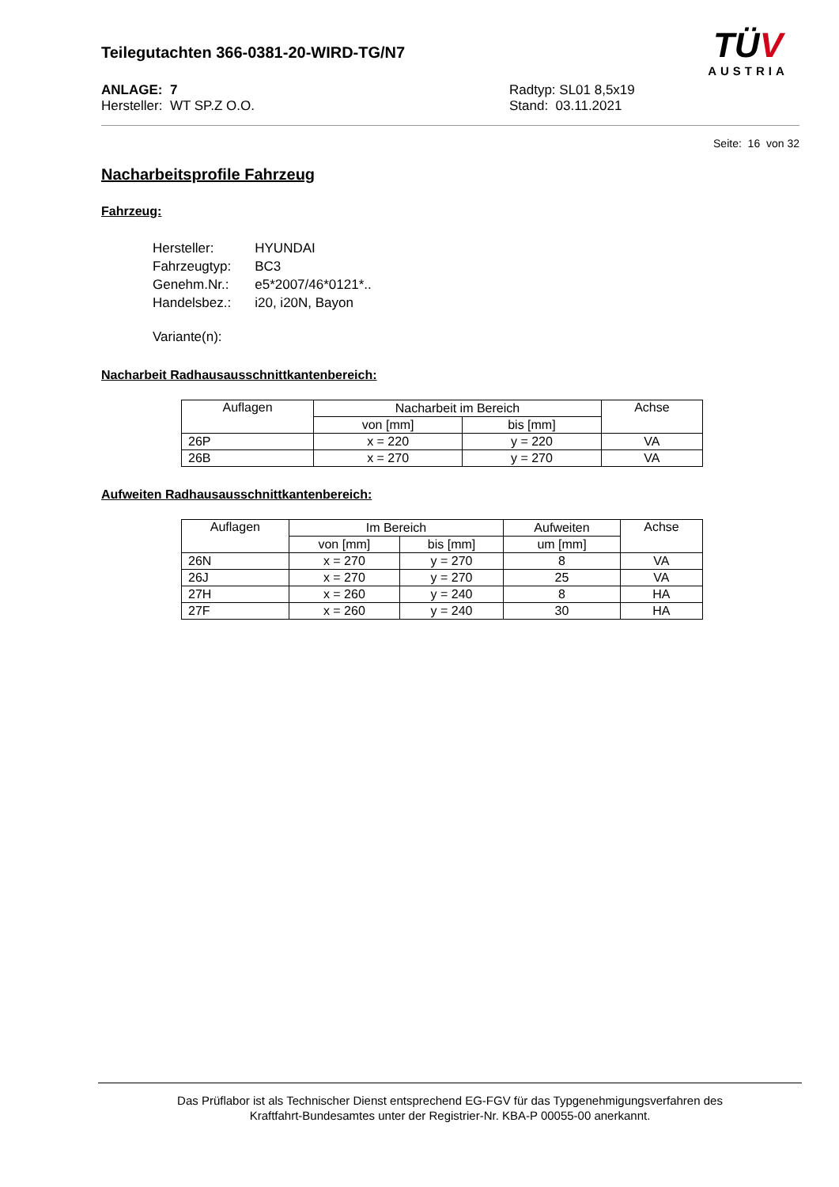Teilegutachten 366-0381-20-WIRD-TG/N7
ANLAGE: 7
Hersteller: WT SP.Z O.O.
Radtyp: SL01 8,5x19
Stand: 03.11.2021
TÜV
AUSTRIA
Seite: 16 von 32
Nacharbeitsprofile Fahrzeug
Fahrzeug:
| Hersteller: | HYUNDAI |
| Fahrzeugtyp: | BC3 |
| Genehm.Nr.: | e5*2007/46*0121*.. |
| Handelsbez.: | i20, i20N, Bayon |
| Variante(n): | |
Nacharbeit Radhausausschnittkantenbereich:
| Auflagen | Nacharbeit im Bereich | | Achse |
| --- | --- | --- | --- |
| | von [mm] | bis [mm] | |
| 26P | x = 220 | y = 220 | VA |
| 26B | x = 270 | y = 270 | VA |
Aufweiten Radhausausschnittkantenbereich:
| Auflagen | Im Bereich | | Aufweiten | Achse |
| --- | --- | --- | --- | --- |
| | von [mm] | bis [mm] | um [mm] | |
| 26N | x = 270 | y = 270 | 8 | VA |
| 26J | x = 270 | y = 270 | 25 | VA |
| 27H | x = 260 | y = 240 | 8 | HA |
| 27F | x = 260 | y = 240 | 30 | HA |
Das Prüflabor ist als Technischer Dienst entsprechend EG-FGV für das Typgenehmigungsverfahren des
Kraftfahrt-Bundesamtes unter der Registrier-Nr. KBA-P 00055-00 anerkannt.